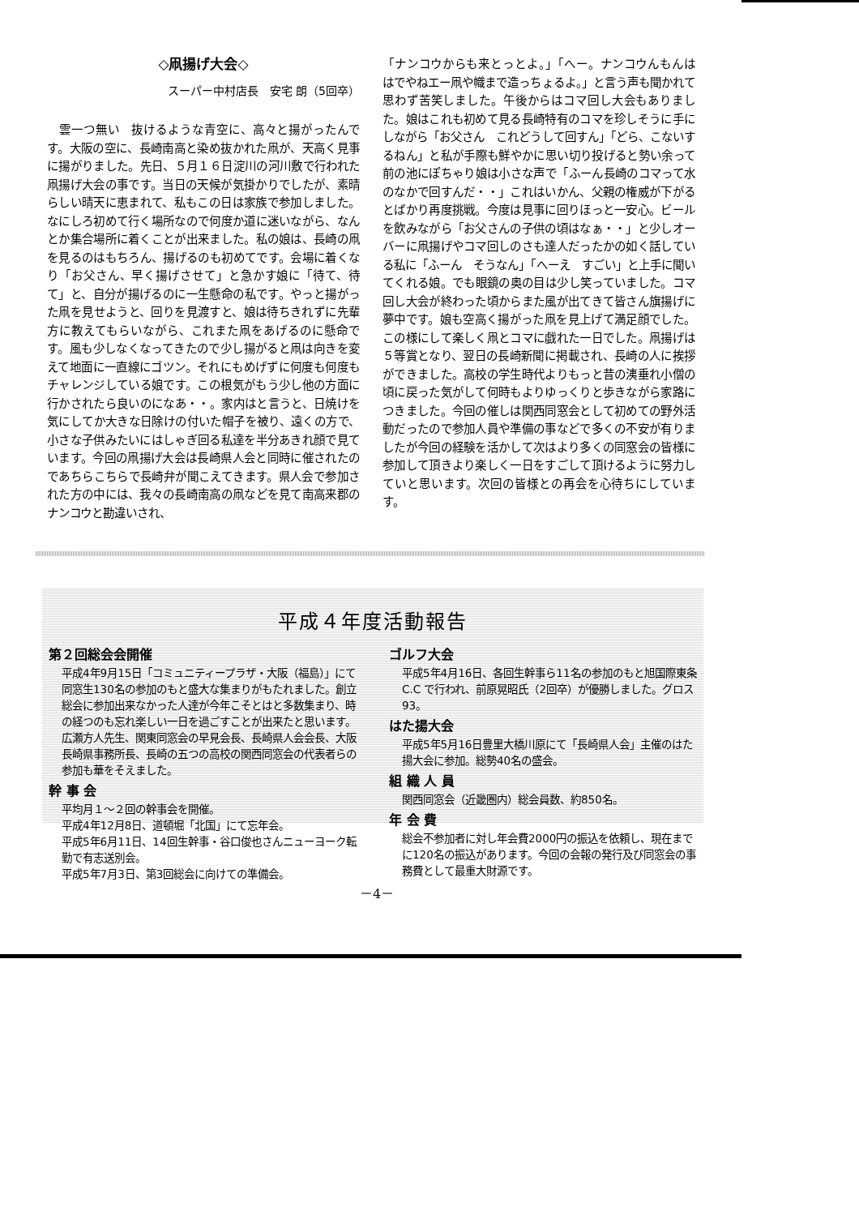◇凧揚げ大会◇
スーパー中村店長　安宅 朗（5回卒）
　雲一つ無い　抜けるような青空に、高々と揚がったんです。大阪の空に、長崎南高と染め抜かれた凧が、天高く見事に揚がりました。先日、５月１６日淀川の河川敷で行われた凧揚げ大会の事です。当日の天候が気掛かりでしたが、素晴らしい晴天に恵まれて、私もこの日は家族で参加しました。なにしろ初めて行く場所なので何度か道に迷いながら、なんとか集合場所に着くことが出来ました。私の娘は、長崎の凧を見るのはもちろん、揚げるのも初めてです。会場に着くなり「お父さん、早く揚げさせて」と急かす娘に「待て、待て」と、自分が揚げるのに一生懸命の私です。やっと揚がった凧を見せようと、回りを見渡すと、娘は待ちきれずに先輩方に教えてもらいながら、これまた凧をあげるのに懸命です。風も少しなくなってきたので少し揚がると凧は向きを変えて地面に一直線にゴツン。それにもめげずに何度も何度もチャレンジしている娘です。この根気がもう少し他の方面に行かされたら良いのになあ・・。家内はと言うと、日焼けを気にしてか大きな日除けの付いた帽子を被り、遠くの方で、小さな子供みたいにはしゃぎ回る私達を半分あきれ顔で見ています。今回の凧揚げ大会は長崎県人会と同時に催されたのであちらこちらで長崎弁が聞こえてきます。県人会で参加された方の中には、我々の長崎南高の凧などを見て南高来郡のナンコウと勘違いされ、
「ナンコウからも来とっとよ。」「へー。ナンコウんもんは　はでやねエー凧や幟まで造っちょるよ。」と言う声も聞かれて　思わず苦笑しました。午後からはコマ回し大会もありました。娘はこれも初めて見る長崎特有のコマを珍しそうに手にしながら「お父さん　これどうして回すん」「どら、こないするねん」と私が手際も鮮やかに思い切り投げると勢い余って前の池にぽちゃり娘は小さな声で「ふーん長崎のコマって水のなかで回すんだ・・」これはいかん、父親の権威が下がるとばかり再度挑戦。今度は見事に回りほっと一安心。ビールを飲みながら「お父さんの子供の頃はなぁ・・」と少しオーバーに凧揚げやコマ回しのさも達人だったかの如く話している私に「ふーん　そうなん」「へーえ　すごい」と上手に聞いてくれる娘。でも眼鏡の奥の目は少し笑っていました。コマ回し大会が終わった頃からまた風が出てきて皆さん旗揚げに夢中です。娘も空高く揚がった凧を見上げて満足顔でした。この様にして楽しく凧とコマに戯れた一日でした。凧揚げは５等賞となり、翌日の長崎新聞に掲載され、長崎の人に挨拶ができました。高校の学生時代よりもっと昔の洟垂れ小僧の頃に戻った気がして何時もよりゆっくりと歩きながら家路につきました。今回の催しは関西同窓会として初めての野外活動だったので参加人員や準備の事などで多くの不安が有りましたが今回の経験を活かして次はより多くの同窓会の皆様に参加して頂きより楽しく一日をすごして頂けるように努力していと思います。次回の皆様との再会を心待ちにしています。
平成４年度活動報告
第２回総会会開催
平成4年9月15日「コミュニティープラザ・大阪（福島）」にて同窓生130名の参加のもと盛大な集まりがもたれました。創立総会に参加出来なかった人達が今年こそとはと多数集まり、時の経つのも忘れ楽しい一日を過ごすことが出来たと思います。
広瀬方人先生、関東同窓会の早見会長、長崎県人会会長、大阪長崎県事務所長、長崎の五つの高校の関西同窓会の代表者らの参加も華をそえました。
幹 事 会
平均月１～２回の幹事会を開催。
平成4年12月8日、道頓堀「北国」にて忘年会。
平成5年6月11日、14回生幹事・谷口俊也さんニューヨーク転勤で有志送別会。
平成5年7月3日、第3回総会に向けての準備会。
ゴルフ大会
平成5年4月16日、各回生幹事ら11名の参加のもと旭国際東条C.C で行われ、前原晃昭氏（2回卒）が優勝しました。グロス93。
はた揚大会
平成5年5月16日豊里大橋川原にて「長崎県人会」主催のはた揚大会に参加。総勢40名の盛会。
組 織 人 員
関西同窓会（近畿圏内）総会員数、約850名。
年 会 費
総会不参加者に対し年会費2000円の振込を依頼し、現在までに120名の振込があります。今回の会報の発行及び同窓会の事務費として最重大財源です。
－4－